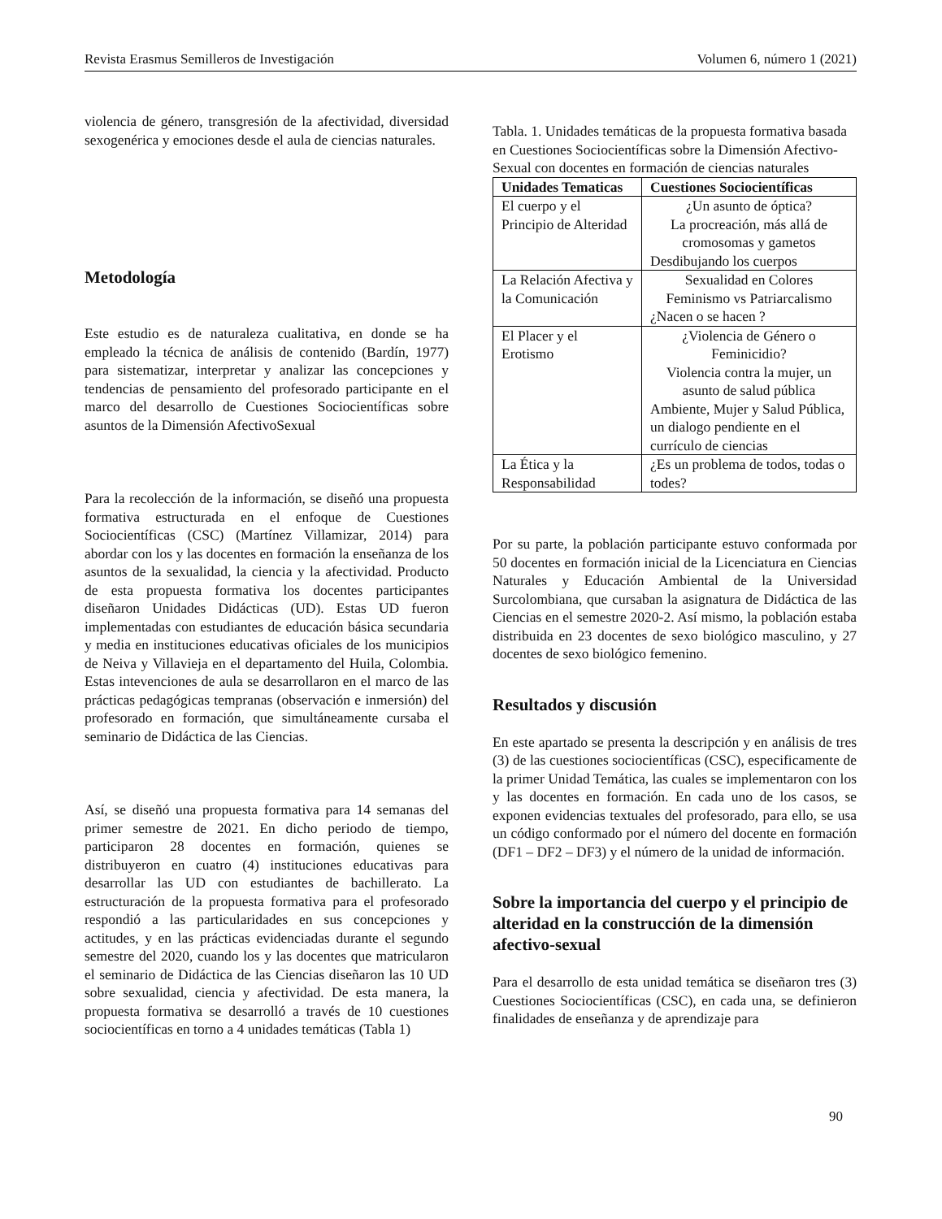Revista Erasmus Semilleros de Investigación Volumen 6, número 1 (2021)
violencia de género, transgresión de la afectividad, diversidad sexogenérica y emociones desde el aula de ciencias naturales.
Metodología
Este estudio es de naturaleza cualitativa, en donde se ha empleado la técnica de análisis de contenido (Bardín, 1977) para sistematizar, interpretar y analizar las concepciones y tendencias de pensamiento del profesorado participante en el marco del desarrollo de Cuestiones Sociocientíficas sobre asuntos de la Dimensión AfectivoSexual
Para la recolección de la información, se diseñó una propuesta formativa estructurada en el enfoque de Cuestiones Sociocientíficas (CSC) (Martínez Villamizar, 2014) para abordar con los y las docentes en formación la enseñanza de los asuntos de la sexualidad, la ciencia y la afectividad. Producto de esta propuesta formativa los docentes participantes diseñaron Unidades Didácticas (UD). Estas UD fueron implementadas con estudiantes de educación básica secundaria y media en instituciones educativas oficiales de los municipios de Neiva y Villavieja en el departamento del Huila, Colombia. Estas intevenciones de aula se desarrollaron en el marco de las prácticas pedagógicas tempranas (observación e inmersión) del profesorado en formación, que simultáneamente cursaba el seminario de Didáctica de las Ciencias.
Así, se diseñó una propuesta formativa para 14 semanas del primer semestre de 2021. En dicho periodo de tiempo, participaron 28 docentes en formación, quienes se distribuyeron en cuatro (4) instituciones educativas para desarrollar las UD con estudiantes de bachillerato. La estructuración de la propuesta formativa para el profesorado respondió a las particularidades en sus concepciones y actitudes, y en las prácticas evidenciadas durante el segundo semestre del 2020, cuando los y las docentes que matricularon el seminario de Didáctica de las Ciencias diseñaron las 10 UD sobre sexualidad, ciencia y afectividad. De esta manera, la propuesta formativa se desarrolló a través de 10 cuestiones sociocientíficas en torno a 4 unidades temáticas (Tabla 1)
Tabla. 1. Unidades temáticas de la propuesta formativa basada en Cuestiones Sociocientíficas sobre la Dimensión Afectivo-Sexual con docentes en formación de ciencias naturales
| Unidades Tematicas | Cuestiones Sociocientíficas |
| --- | --- |
| El cuerpo y el Principio de Alteridad | ¿Un asunto de óptica? La procreación, más allá de cromosomas y gametos Desdibujando los cuerpos |
| La Relación Afectiva y la Comunicación | Sexualidad en Colores Feminismo vs Patriarcalismo ¿Nacen o se hacen ? |
| El Placer y el Erotismo | ¿Violencia de Género o Feminicidio? Violencia contra la mujer, un asunto de salud pública Ambiente, Mujer y Salud Pública, un dialogo pendiente en el currículo de ciencias |
| La Ética y la Responsabilidad | ¿Es un problema de todos, todas o todes? |
Por su parte, la población participante estuvo conformada por 50 docentes en formación inicial de la Licenciatura en Ciencias Naturales y Educación Ambiental de la Universidad Surcolombiana, que cursaban la asignatura de Didáctica de las Ciencias en el semestre 2020-2. Así mismo, la población estaba distribuida en 23 docentes de sexo biológico masculino, y 27 docentes de sexo biológico femenino.
Resultados y discusión
En este apartado se presenta la descripción y en análisis de tres (3) de las cuestiones sociocientíficas (CSC), especificamente de la primer Unidad Temática, las cuales se implementaron con los y las docentes en formación. En cada uno de los casos, se exponen evidencias textuales del profesorado, para ello, se usa un código conformado por el número del docente en formación (DF1 – DF2 – DF3) y el número de la unidad de información.
Sobre la importancia del cuerpo y el principio de alteridad en la construcción de la dimensión afectivo-sexual
Para el desarrollo de esta unidad temática se diseñaron tres (3) Cuestiones Sociocientíficas (CSC), en cada una, se definieron finalidades de enseñanza y de aprendizaje para
90